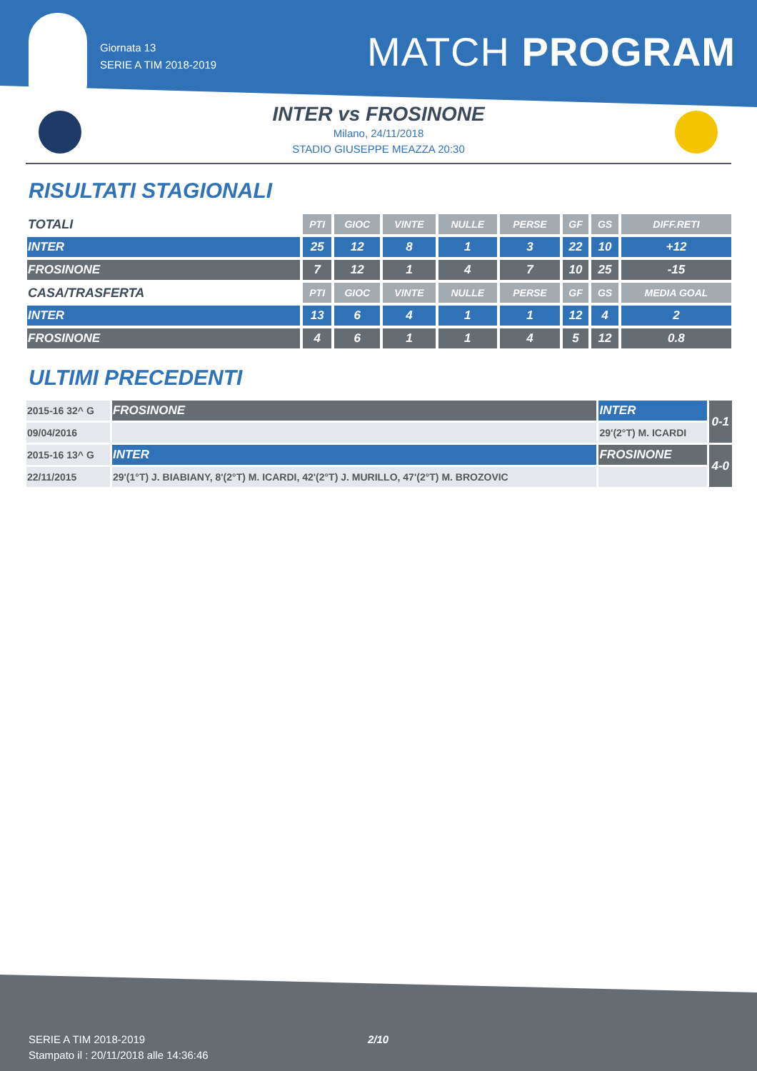Giornata 13
SERIE A TIM 2018-2019
MATCH PROGRAM
INTER vs FROSINONE
Milano, 24/11/2018
STADIO GIUSEPPE MEAZZA 20:30
RISULTATI STAGIONALI
| TOTALI | PTI | GIOC | VINTE | NULLE | PERSE | GF | GS | DIFF.RETI |
| --- | --- | --- | --- | --- | --- | --- | --- | --- |
| INTER | 25 | 12 | 8 | 1 | 3 | 22 | 10 | +12 |
| FROSINONE | 7 | 12 | 1 | 4 | 7 | 10 | 25 | -15 |
| CASA/TRASFERTA | PTI | GIOC | VINTE | NULLE | PERSE | GF | GS | MEDIA GOAL |
| INTER | 13 | 6 | 4 | 1 | 1 | 12 | 4 | 2 |
| FROSINONE | 4 | 6 | 1 | 1 | 4 | 5 | 12 | 0.8 |
ULTIMI PRECEDENTI
| 2015-16 32^ G | FROSINONE | INTER | 0-1 |
| 09/04/2016 | | 29'(2°T) M. ICARDI | |
| 2015-16 13^ G | INTER | FROSINONE | 4-0 |
| 22/11/2015 | 29'(1°T) J. BIABIANY, 8'(2°T) M. ICARDI, 42'(2°T) J. MURILLO, 47'(2°T) M. BROZOVIC | | |
SERIE A TIM 2018-2019
Stampato il : 20/11/2018 alle 14:36:46
2/10